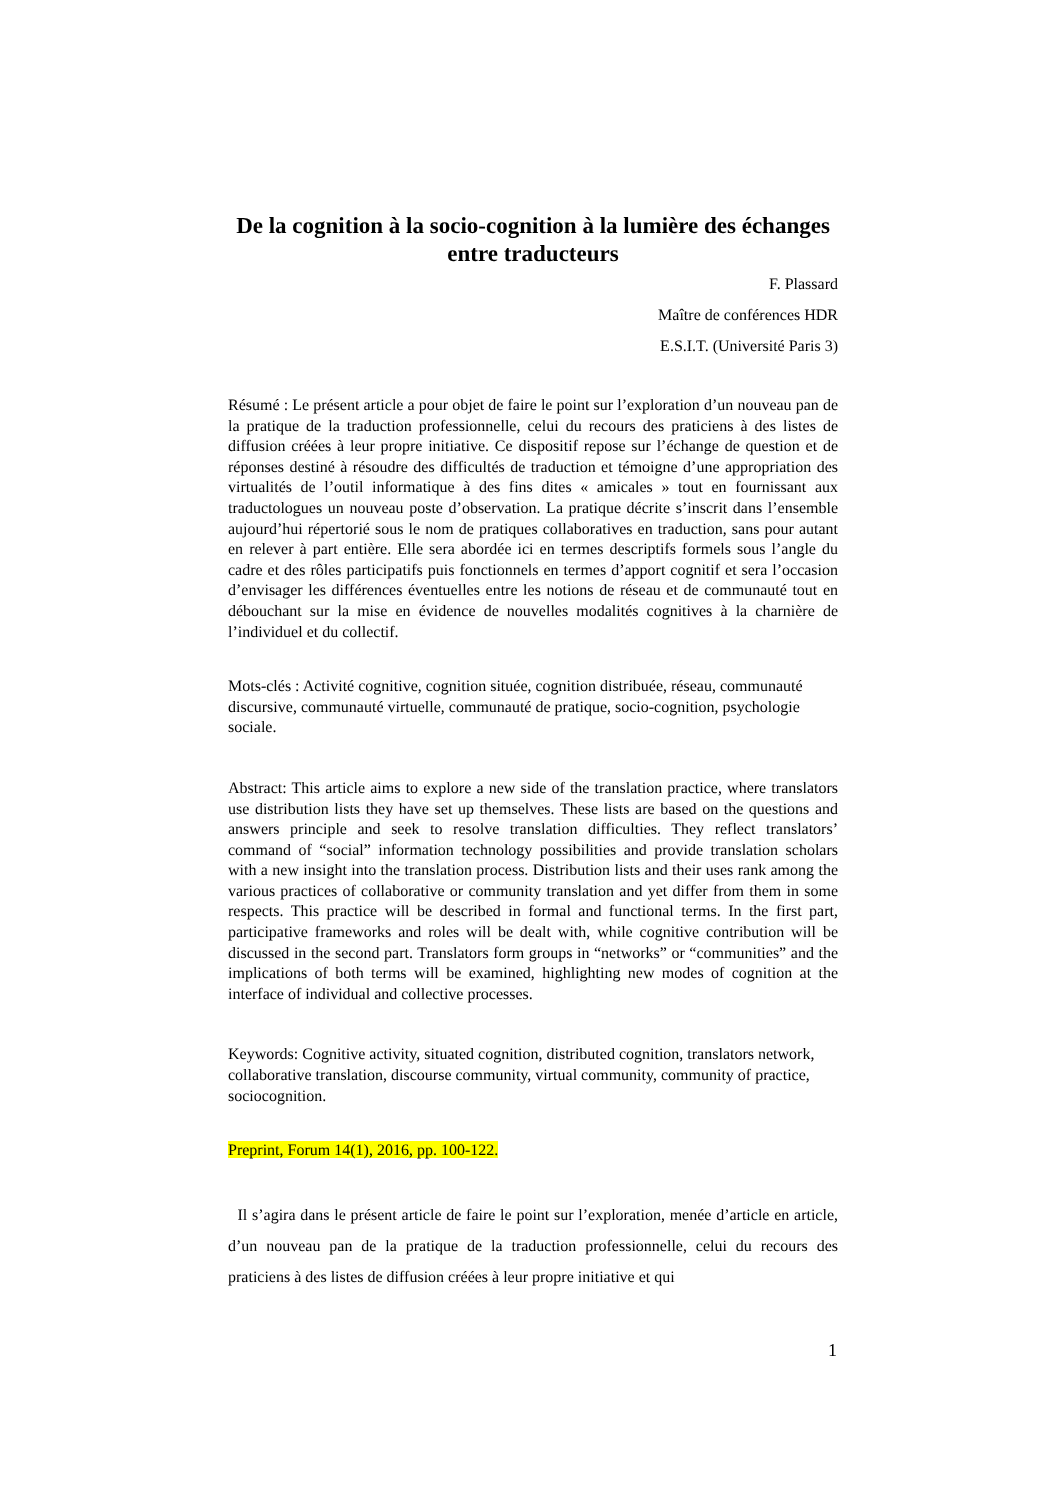De la cognition à la socio-cognition à la lumière des échanges entre traducteurs
F. Plassard
Maître de conférences HDR
E.S.I.T. (Université Paris 3)
Résumé : Le présent article a pour objet de faire le point sur l’exploration d’un nouveau pan de la pratique de la traduction professionnelle, celui du recours des praticiens à des listes de diffusion créées à leur propre initiative. Ce dispositif repose sur l’échange de question et de réponses destiné à résoudre des difficultés de traduction et témoigne d’une appropriation des virtualités de l’outil informatique à des fins dites « amicales » tout en fournissant aux traductologues un nouveau poste d’observation. La pratique décrite s’inscrit dans l’ensemble aujourd’hui répertorié sous le nom de pratiques collaboratives en traduction, sans pour autant en relever à part entière. Elle sera abordée ici en termes descriptifs formels sous l’angle du cadre et des rôles participatifs puis fonctionnels en termes d’apport cognitif et sera l’occasion d’envisager les différences éventuelles entre les notions de réseau et de communauté tout en débouchant sur la mise en évidence de nouvelles modalités cognitives à la charnière de l’individuel et du collectif.
Mots-clés : Activité cognitive, cognition située, cognition distribuée, réseau, communauté discursive, communauté virtuelle, communauté de pratique, socio-cognition, psychologie sociale.
Abstract: This article aims to explore a new side of the translation practice, where translators use distribution lists they have set up themselves. These lists are based on the questions and answers principle and seek to resolve translation difficulties. They reflect translators’ command of “social” information technology possibilities and provide translation scholars with a new insight into the translation process. Distribution lists and their uses rank among the various practices of collaborative or community translation and yet differ from them in some respects. This practice will be described in formal and functional terms. In the first part, participative frameworks and roles will be dealt with, while cognitive contribution will be discussed in the second part. Translators form groups in “networks” or “communities” and the implications of both terms will be examined, highlighting new modes of cognition at the interface of individual and collective processes.
Keywords: Cognitive activity, situated cognition, distributed cognition, translators network, collaborative translation, discourse community, virtual community, community of practice, sociocognition.
Preprint, Forum 14(1), 2016, pp. 100-122.
Il s’agira dans le présent article de faire le point sur l’exploration, menée d’article en article, d’un nouveau pan de la pratique de la traduction professionnelle, celui du recours des praticiens à des listes de diffusion créées à leur propre initiative et qui
1